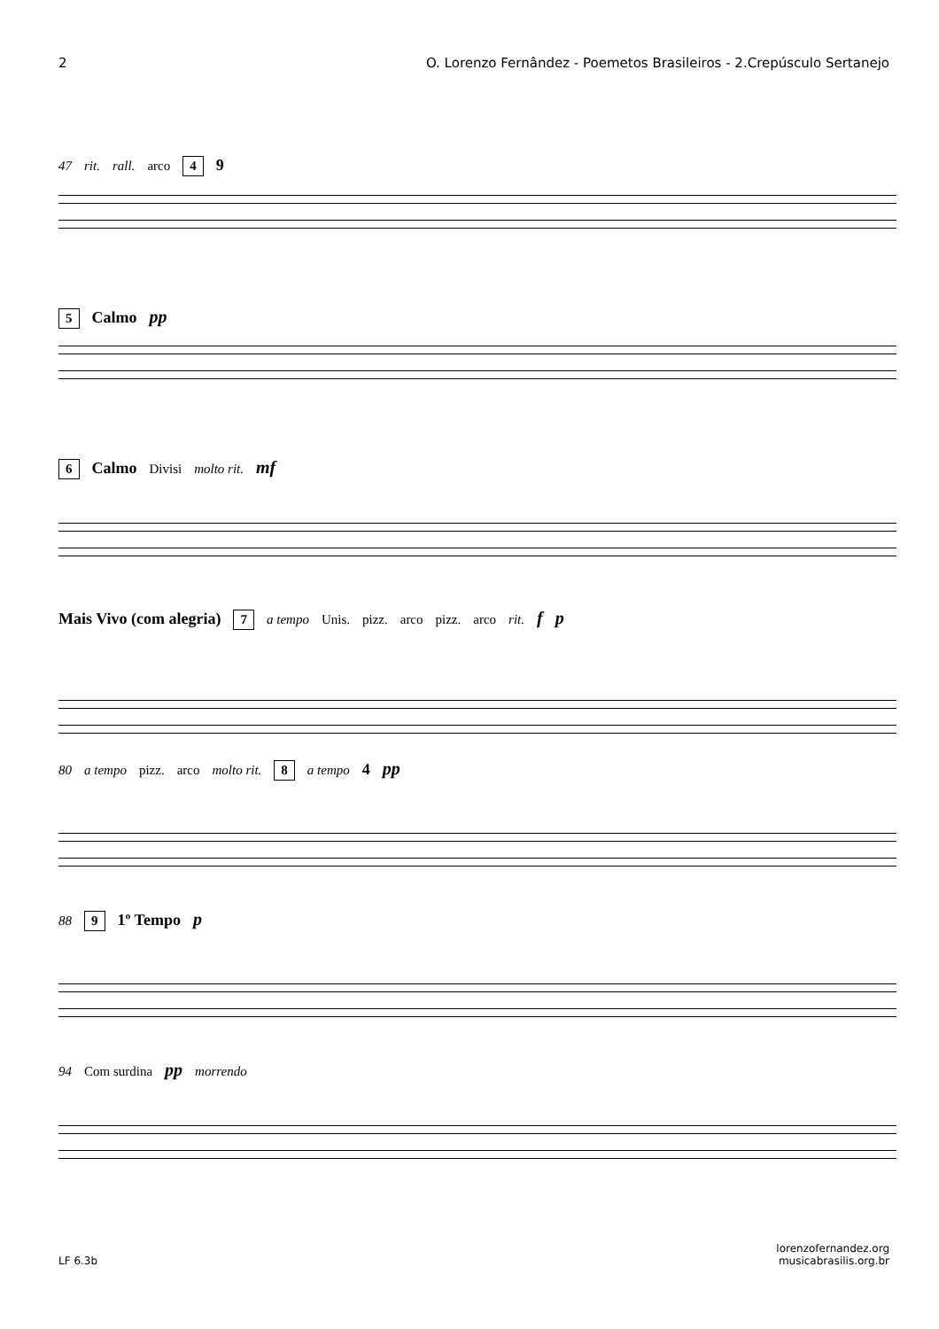2 O. Lorenzo Fernândez - Poemetos Brasileiros - 2.Crepúsculo Sertanejo
47 rit. rall. arco 4 9
5 Calmo pp
6 Calmo Divisi molto rit. mf
Mais Vivo (com alegria) 7 a tempo Unis. pizz. arco pizz. arco rit. f p
80 a tempo pizz. arco molto rit. 8 a tempo 4 pp
88 9 1º Tempo p
94 Com surdina pp morrendo
LF 6.3b lorenzofernandez.org
musicabrasilis.org.br